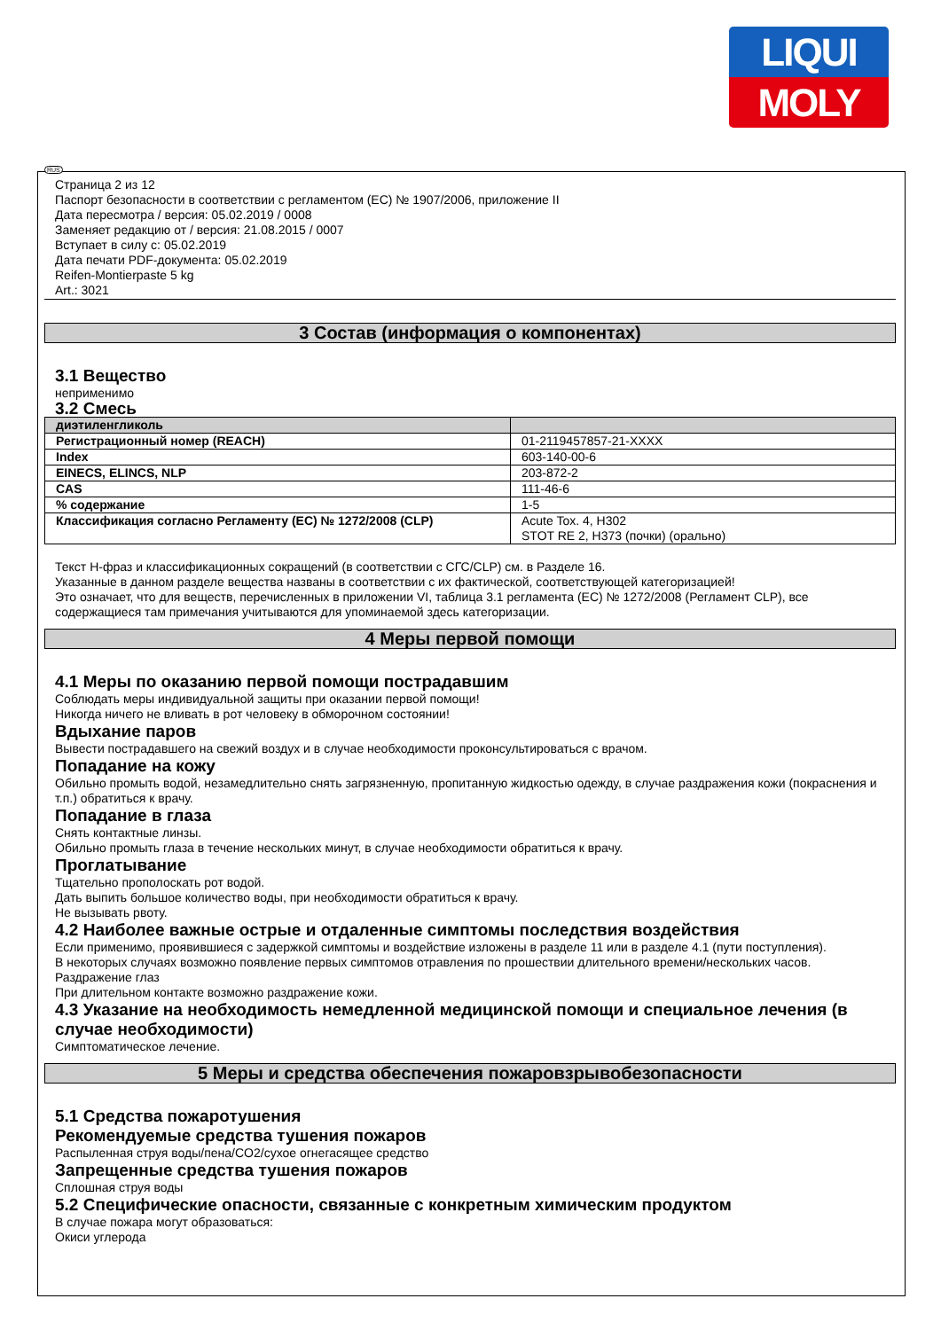LIQUI
MOLY
RUS
Страница 2 из 12
Паспорт безопасности в соответствии с регламентом (ЕС) № 1907/2006, приложение II
Дата пересмотра / версия: 05.02.2019 / 0008
Заменяет редакцию от / версия: 21.08.2015 / 0007
Вступает в силу с: 05.02.2019
Дата печати PDF-документа: 05.02.2019
Reifen-Montierpaste 5 kg
Art.: 3021
3 Состав (информация о компонентах)
3.1 Вещество
неприменимо
3.2 Смесь
| диэтиленгликоль | |
| Регистрационный номер (REACH) | 01-2119457857-21-XXXX |
| Index | 603-140-00-6 |
| EINECS, ELINCS, NLP | 203-872-2 |
| CAS | 111-46-6 |
| % содержание | 1-5 |
| Классификация согласно Регламенту (ЕС) № 1272/2008 (CLP) | Acute Tox. 4, H302 STOT RE 2, H373 (почки) (орально) |
Текст Н-фраз и классификационных сокращений (в соответствии с СГС/CLP) см. в Разделе 16.
Указанные в данном разделе вещества названы в соответствии с их фактической, соответствующей категоризацией!
Это означает, что для веществ, перечисленных в приложении VI, таблица 3.1 регламента (ЕС) № 1272/2008 (Регламент CLP), все содержащиеся там примечания учитываются для упоминаемой здесь категоризации.
4 Меры первой помощи
4.1 Меры по оказанию первой помощи пострадавшим
Соблюдать меры индивидуальной защиты при оказании первой помощи!
Никогда ничего не вливать в рот человеку в обморочном состоянии!
Вдыхание паров
Вывести пострадавшего на свежий воздух и в случае необходимости проконсультироваться с врачом.
Попадание на кожу
Обильно промыть водой, незамедлительно снять загрязненную, пропитанную жидкостью одежду, в случае раздражения кожи (покраснения и т.п.) обратиться к врачу.
Попадание в глаза
Снять контактные линзы.
Обильно промыть глаза в течение нескольких минут, в случае необходимости обратиться к врачу.
Проглатывание
Тщательно прополоскать рот водой.
Дать выпить большое количество воды, при необходимости обратиться к врачу.
Не вызывать рвоту.
4.2 Наиболее важные острые и отдаленные симптомы последствия воздействия
Если применимо, проявившиеся с задержкой симптомы и воздействие изложены в разделе 11 или в разделе 4.1 (пути поступления).
В некоторых случаях возможно появление первых симптомов отравления по прошествии длительного времени/нескольких часов.
Раздражение глаз
При длительном контакте возможно раздражение кожи.
4.3 Указание на необходимость немедленной медицинской помощи и специальное лечения (в случае необходимости)
Симптоматическое лечение.
5 Меры и средства обеспечения пожаровзрывобезопасности
5.1 Средства пожаротушения
Рекомендуемые средства тушения пожаров
Распыленная струя воды/пена/CO2/сухое огнегасящее средство
Запрещенные средства тушения пожаров
Сплошная струя воды
5.2 Специфические опасности, связанные с конкретным химическим продуктом
В случае пожара могут образоваться:
Окиси углерода